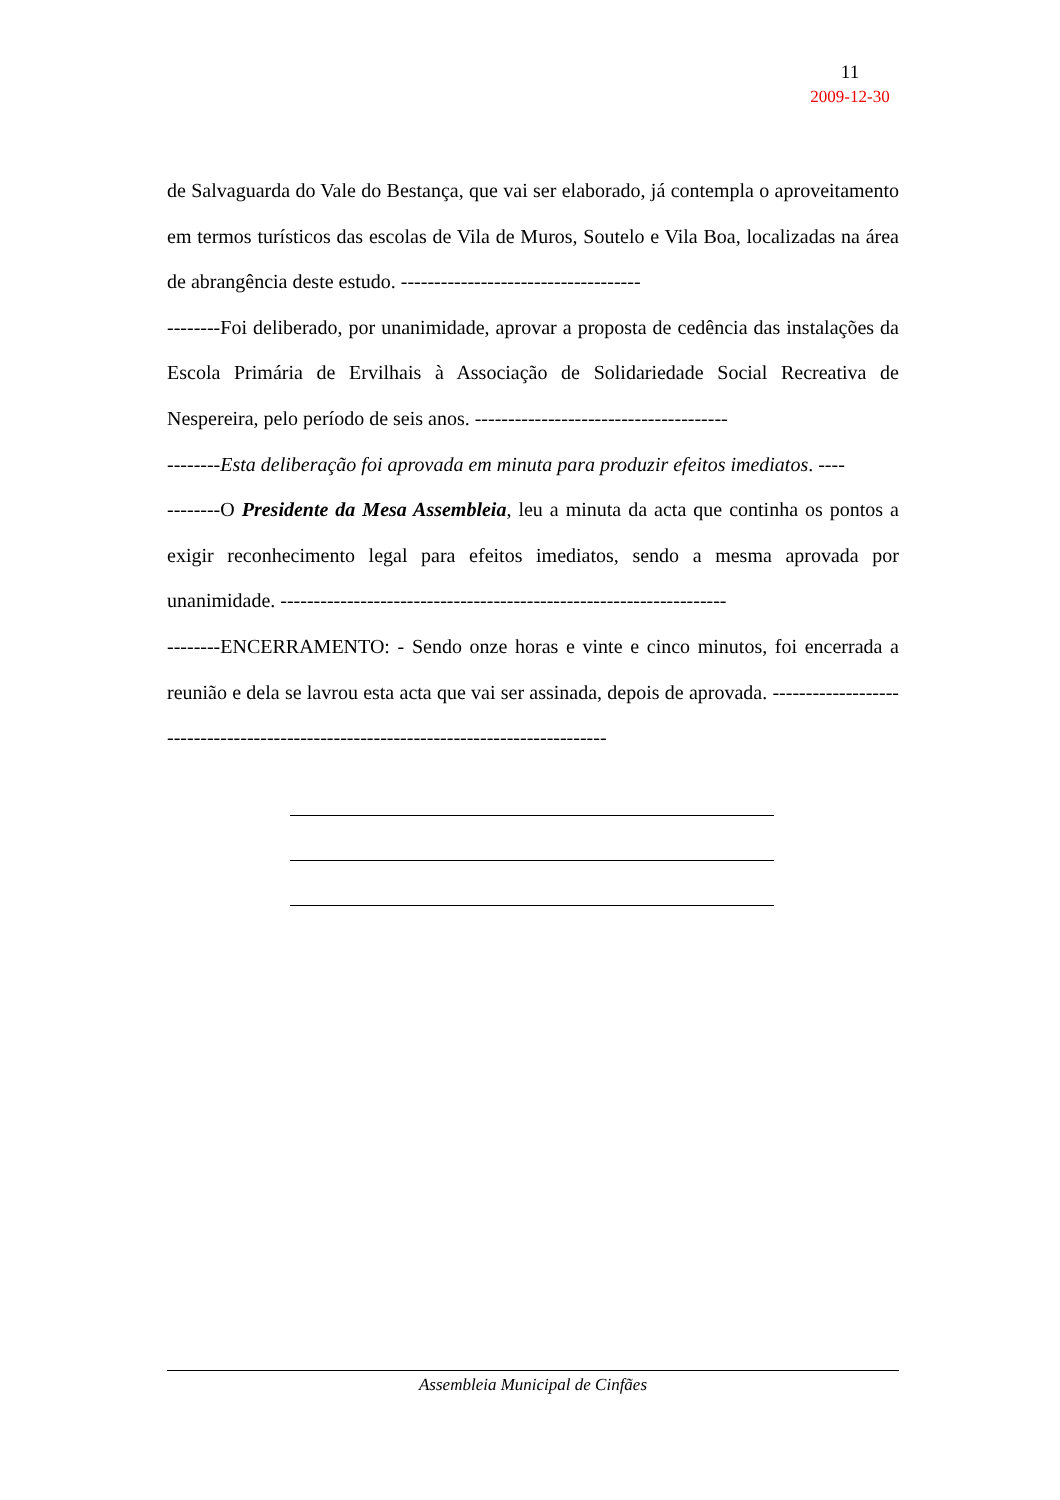11
2009-12-30
de Salvaguarda do Vale do Bestança, que vai ser elaborado, já contempla o aproveitamento em termos turísticos das escolas de Vila de Muros, Soutelo e Vila Boa, localizadas na área de abrangência deste estudo. ------------------------------------
--------Foi deliberado, por unanimidade, aprovar a proposta de cedência das instalações da Escola Primária de Ervilhais à Associação de Solidariedade Social Recreativa de Nespereira, pelo período de seis anos. --------------------------------------
--------Esta deliberação foi aprovada em minuta para produzir efeitos imediatos. ----
--------O Presidente da Mesa Assembleia, leu a minuta da acta que continha os pontos a exigir reconhecimento legal para efeitos imediatos, sendo a mesma aprovada por unanimidade. -------------------------------------------------------------------
--------ENCERRAMENTO: - Sendo onze horas e vinte e cinco minutos, foi encerrada a reunião e dela se lavrou esta acta que vai ser assinada, depois de aprovada. -------------------------------------------------------------------------------------
Assembleia Municipal de Cinfães